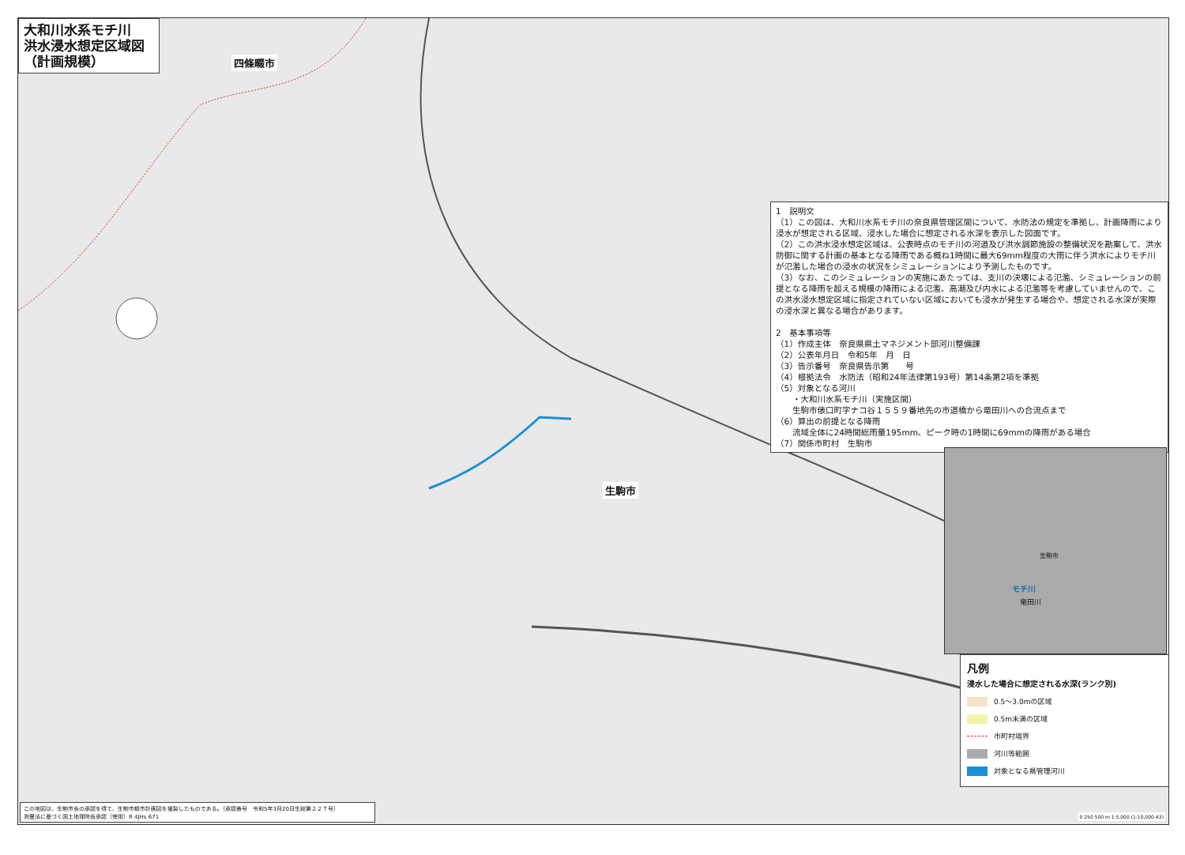大和川水系モチ川
洪水浸水想定区域図
（計画規模）
四條畷市
生駒市
1　説明文
（1）この図は、大和川水系モチ川の奈良県管理区間について、水防法の規定を準拠し、計画降雨により浸水が想定される区域、浸水した場合に想定される水深を表示した図面です。
（2）この洪水浸水想定区域は、公表時点のモチ川の河道及び洪水調節施設の整備状況を勘案して、洪水防御に関する計画の基本となる降雨である概ね1時間に最大69mm程度の大雨に伴う洪水によりモチ川が氾濫した場合の浸水の状況をシミュレーションにより予測したものです。
（3）なお、このシミュレーションの実施にあたっては、支川の決壊による氾濫、シミュレーションの前提となる降雨を超える規模の降雨による氾濫、高潮及び内水による氾濫等を考慮していませんので、この洪水浸水想定区域に指定されていない区域においても浸水が発生する場合や、想定される水深が実際の浸水深と異なる場合があります。
2　基本事項等
（1）作成主体　奈良県県土マネジメント部河川整備課
（2）公表年月日　令和5年　月　日
（3）告示番号　奈良県告示第　　号
（4）根拠法令　水防法（昭和24年法律第193号）第14条第2項を準拠
（5）対象となる河川
　　・大和川水系モチ川（実施区間）
　　生駒市俵口町字ナコ谷１５５９番地先の市道橋から竜田川への合流点まで
（6）算出の前提となる降雨
　　流域全体に24時間総雨量195mm、ピーク時の1時間に69mmの降雨がある場合
（7）関係市町村　生駒市
生駒市
モチ川
竜田川
凡例
浸水した場合に想定される水深(ランク別)
0.5～3.0mの区域
0.5m未満の区域
市町村境界
河川等範囲
対象となる県管理河川
この地図は、生駒市長の承認を得て、生駒市都市計画図を複製したものである。（承認番号　令和5年3月20日生総第２２７号）
測量法に基づく国土地理院長承認（使用）R 4JHs 671
0 250 500 m 1:5,000 (1:10,000 A3)